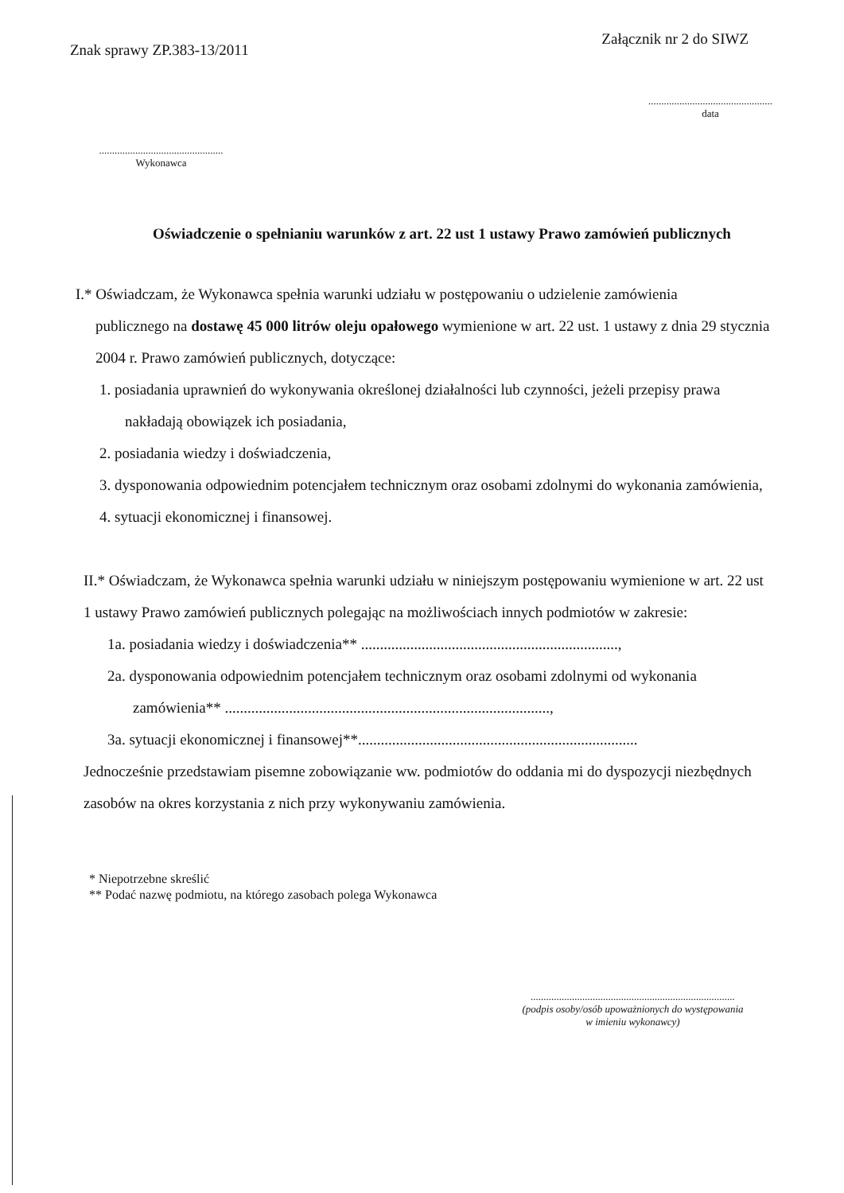Znak sprawy ZP.383-13/2011
Załącznik nr 2 do SIWZ
................................................
data
................................................
Wykonawca
Oświadczenie o spełnianiu warunków z art. 22 ust 1 ustawy Prawo zamówień publicznych
I.* Oświadczam, że Wykonawca spełnia warunki udziału w postępowaniu o udzielenie zamówienia
publicznego na dostawę 45 000 litrów oleju opałowego wymienione w art. 22 ust. 1 ustawy z dnia 29 stycznia 2004 r. Prawo zamówień publicznych, dotyczące:
1. posiadania uprawnień do wykonywania określonej działalności lub czynności, jeżeli przepisy prawa nakładają obowiązek ich posiadania,
2. posiadania wiedzy i doświadczenia,
3. dysponowania odpowiednim potencjałem technicznym oraz osobami zdolnymi do wykonania zamówienia,
4. sytuacji ekonomicznej i finansowej.
II.* Oświadczam, że Wykonawca spełnia warunki udziału w niniejszym postępowaniu wymienione w art. 22 ust 1 ustawy Prawo zamówień publicznych polegając na możliwościach innych podmiotów w zakresie:
1a. posiadania wiedzy i doświadczenia** ....................................................................,
2a. dysponowania odpowiednim potencjałem technicznym oraz osobami zdolnymi od wykonania zamówienia** ......................................................................................,
3a. sytuacji ekonomicznej i finansowej**..........................................................................
Jednocześnie przedstawiam pisemne zobowiązanie ww. podmiotów do oddania mi do dyspozycji niezbędnych zasobów na okres korzystania z nich przy wykonywaniu zamówienia.
* Niepotrzebne skreślić
** Podać nazwę podmiotu, na którego zasobach polega Wykonawca
...............................................................................
(podpis osoby/osób upoważnionych do występowania
w imieniu wykonawcy)